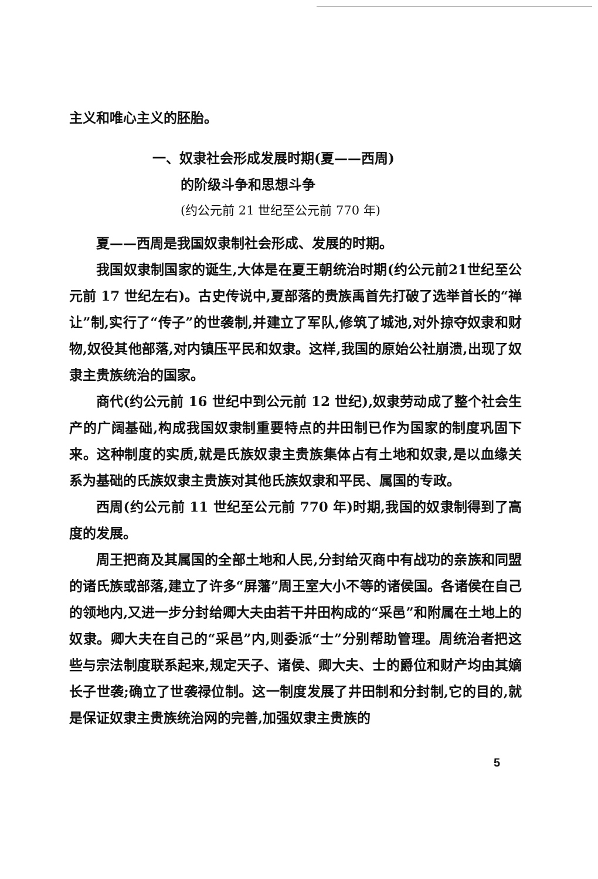主义和唯心主义的胚胎。
一、奴隶社会形成发展时期(夏——西周)
的阶级斗争和思想斗争
(约公元前 21 世纪至公元前 770 年)
夏——西周是我国奴隶制社会形成、发展的时期。
我国奴隶制国家的诞生,大体是在夏王朝统治时期(约公元前21世纪至公元前 17 世纪左右)。古史传说中,夏部落的贵族禹首先打破了选举首长的“禅让”制,实行了“传子”的世袭制,并建立了军队,修筑了城池,对外掠夺奴隶和财物,奴役其他部落,对内镇压平民和奴隶。这样,我国的原始公社崩溃,出现了奴隶主贵族统治的国家。
商代(约公元前 16 世纪中到公元前 12 世纪),奴隶劳动成了整个社会生产的广阔基础,构成我国奴隶制重要特点的井田制已作为国家的制度巩固下来。这种制度的实质,就是氏族奴隶主贵族集体占有土地和奴隶,是以血缘关系为基础的氏族奴隶主贵族对其他氏族奴隶和平民、属国的专政。
西周(约公元前 11 世纪至公元前 770 年)时期,我国的奴隶制得到了高度的发展。
周王把商及其属国的全部土地和人民,分封给灭商中有战功的亲族和同盟的诸氏族或部落,建立了许多“屏藩”周王室大小不等的诸侯国。各诸侯在自己的领地内,又进一步分封给卿大夫由若干井田构成的“采邑”和附属在土地上的奴隶。卿大夫在自己的“采邑”内,则委派“士”分别帮助管理。周统治者把这些与宗法制度联系起来,规定天子、诸侯、卿大夫、士的爵位和财产均由其嫡长子世袭;确立了世袭禄位制。这一制度发展了井田制和分封制,它的目的,就是保证奴隶主贵族统治网的完善,加强奴隶主贵族的
5